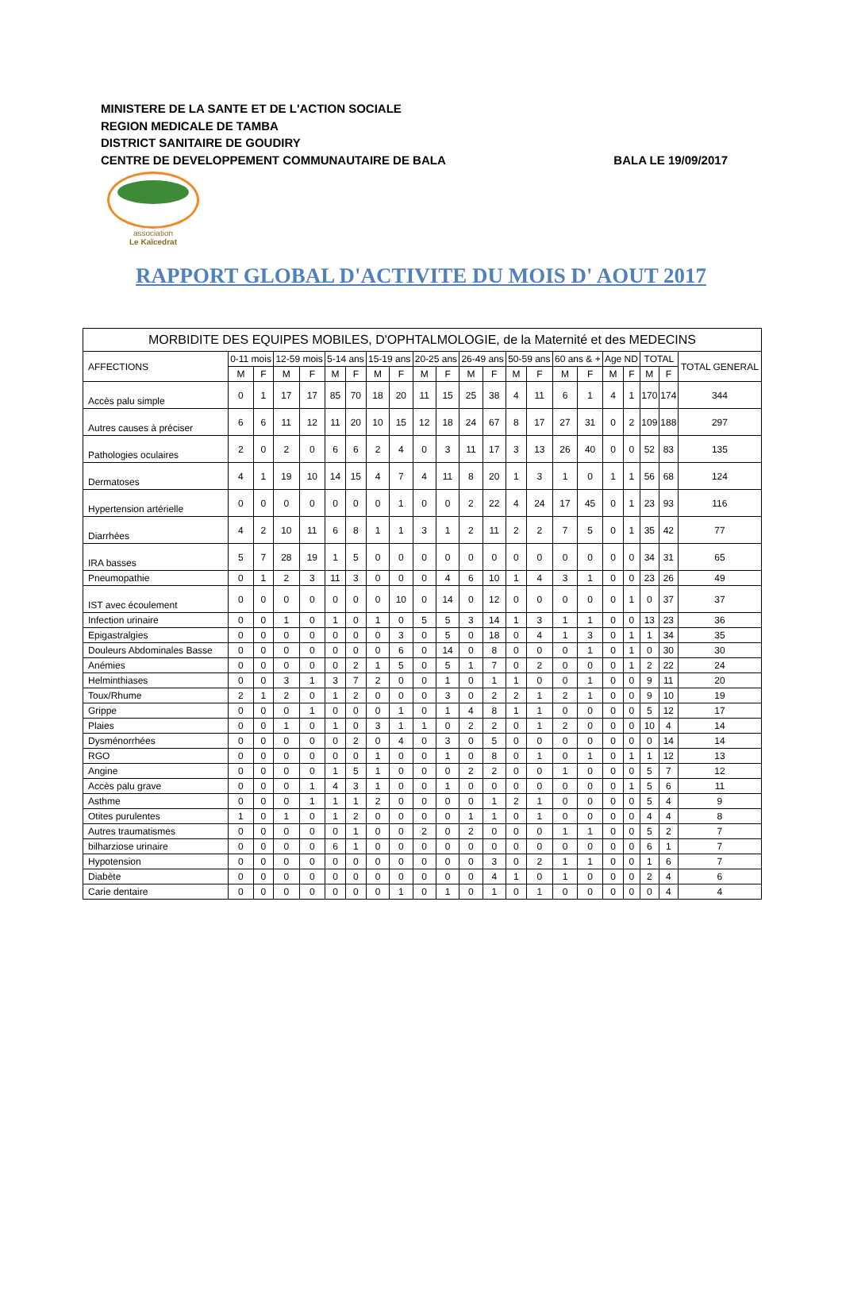MINISTERE DE LA SANTE ET DE L'ACTION SOCIALE
REGION MEDICALE DE TAMBA
DISTRICT SANITAIRE DE GOUDIRY
CENTRE DE DEVELOPPEMENT COMMUNAUTAIRE DE BALA
BALA LE 19/09/2017
association
Le Kaïcedrat
RAPPORT GLOBAL D'ACTIVITE DU MOIS D' AOUT 2017
| MORBIDITE DES EQUIPES MOBILES, D'OPHTALMOLOGIE, de la Maternité et des MEDECINS | | | | | | | | | | | | | | | | | | | | | |
| --- | --- | --- | --- | --- | --- | --- | --- | --- | --- | --- | --- | --- | --- | --- | --- | --- | --- | --- | --- | --- | --- |
| AFFECTIONS | 0-11 mois | | 12-59 mois | | 5-14 ans | | 15-19 ans | | 20-25 ans | | 26-49 ans | | 50-59 ans | | 60 ans & + | | Age ND | | TOTAL | | TOTAL GENERAL |
| | M | F | M | F | M | F | M | F | M | F | M | F | M | F | M | F | M | F | M | F | |
| Accès palu simple | 0 | 1 | 17 | 17 | 85 | 70 | 18 | 20 | 11 | 15 | 25 | 38 | 4 | 11 | 6 | 1 | 4 | 1 | 170 | 174 | 344 |
| Autres causes à préciser | 6 | 6 | 11 | 12 | 11 | 20 | 10 | 15 | 12 | 18 | 24 | 67 | 8 | 17 | 27 | 31 | 0 | 2 | 109 | 188 | 297 |
| Pathologies oculaires | 2 | 0 | 2 | 0 | 6 | 6 | 2 | 4 | 0 | 3 | 11 | 17 | 3 | 13 | 26 | 40 | 0 | 0 | 52 | 83 | 135 |
| Dermatoses | 4 | 1 | 19 | 10 | 14 | 15 | 4 | 7 | 4 | 11 | 8 | 20 | 1 | 3 | 1 | 0 | 1 | 1 | 56 | 68 | 124 |
| Hypertension artérielle | 0 | 0 | 0 | 0 | 0 | 0 | 0 | 1 | 0 | 0 | 2 | 22 | 4 | 24 | 17 | 45 | 0 | 1 | 23 | 93 | 116 |
| Diarrhées | 4 | 2 | 10 | 11 | 6 | 8 | 1 | 1 | 3 | 1 | 2 | 11 | 2 | 2 | 7 | 5 | 0 | 1 | 35 | 42 | 77 |
| IRA basses | 5 | 7 | 28 | 19 | 1 | 5 | 0 | 0 | 0 | 0 | 0 | 0 | 0 | 0 | 0 | 0 | 0 | 0 | 34 | 31 | 65 |
| Pneumopathie | 0 | 1 | 2 | 3 | 11 | 3 | 0 | 0 | 0 | 4 | 6 | 10 | 1 | 4 | 3 | 1 | 0 | 0 | 23 | 26 | 49 |
| IST avec écoulement | 0 | 0 | 0 | 0 | 0 | 0 | 0 | 10 | 0 | 14 | 0 | 12 | 0 | 0 | 0 | 0 | 0 | 1 | 0 | 37 | 37 |
| Infection urinaire | 0 | 0 | 1 | 0 | 1 | 0 | 1 | 0 | 5 | 5 | 3 | 14 | 1 | 3 | 1 | 1 | 0 | 0 | 13 | 23 | 36 |
| Epigastralgies | 0 | 0 | 0 | 0 | 0 | 0 | 0 | 3 | 0 | 5 | 0 | 18 | 0 | 4 | 1 | 3 | 0 | 1 | 1 | 34 | 35 |
| Douleurs Abdominales Basse | 0 | 0 | 0 | 0 | 0 | 0 | 0 | 6 | 0 | 14 | 0 | 8 | 0 | 0 | 0 | 1 | 0 | 1 | 0 | 30 | 30 |
| Anémies | 0 | 0 | 0 | 0 | 0 | 2 | 1 | 5 | 0 | 5 | 1 | 7 | 0 | 2 | 0 | 0 | 0 | 1 | 2 | 22 | 24 |
| Helminthiases | 0 | 0 | 3 | 1 | 3 | 7 | 2 | 0 | 0 | 1 | 0 | 1 | 1 | 0 | 0 | 1 | 0 | 0 | 9 | 11 | 20 |
| Toux/Rhume | 2 | 1 | 2 | 0 | 1 | 2 | 0 | 0 | 0 | 3 | 0 | 2 | 2 | 1 | 2 | 1 | 0 | 0 | 9 | 10 | 19 |
| Grippe | 0 | 0 | 0 | 1 | 0 | 0 | 0 | 1 | 0 | 1 | 4 | 8 | 1 | 1 | 0 | 0 | 0 | 0 | 5 | 12 | 17 |
| Plaies | 0 | 0 | 1 | 0 | 1 | 0 | 3 | 1 | 1 | 0 | 2 | 2 | 0 | 1 | 2 | 0 | 0 | 0 | 10 | 4 | 14 |
| Dysménorrhées | 0 | 0 | 0 | 0 | 0 | 2 | 0 | 4 | 0 | 3 | 0 | 5 | 0 | 0 | 0 | 0 | 0 | 0 | 0 | 14 | 14 |
| RGO | 0 | 0 | 0 | 0 | 0 | 0 | 1 | 0 | 0 | 1 | 0 | 8 | 0 | 1 | 0 | 1 | 0 | 1 | 1 | 12 | 13 |
| Angine | 0 | 0 | 0 | 0 | 1 | 5 | 1 | 0 | 0 | 0 | 2 | 2 | 0 | 0 | 1 | 0 | 0 | 0 | 5 | 7 | 12 |
| Accès palu grave | 0 | 0 | 0 | 1 | 4 | 3 | 1 | 0 | 0 | 1 | 0 | 0 | 0 | 0 | 0 | 0 | 0 | 1 | 5 | 6 | 11 |
| Asthme | 0 | 0 | 0 | 1 | 1 | 1 | 2 | 0 | 0 | 0 | 0 | 1 | 2 | 1 | 0 | 0 | 0 | 0 | 5 | 4 | 9 |
| Otites purulentes | 1 | 0 | 1 | 0 | 1 | 2 | 0 | 0 | 0 | 0 | 1 | 1 | 0 | 1 | 0 | 0 | 0 | 0 | 4 | 4 | 8 |
| Autres traumatismes | 0 | 0 | 0 | 0 | 0 | 1 | 0 | 0 | 2 | 0 | 2 | 0 | 0 | 0 | 1 | 1 | 0 | 0 | 5 | 2 | 7 |
| bilharziose urinaire | 0 | 0 | 0 | 0 | 6 | 1 | 0 | 0 | 0 | 0 | 0 | 0 | 0 | 0 | 0 | 0 | 0 | 0 | 6 | 1 | 7 |
| Hypotension | 0 | 0 | 0 | 0 | 0 | 0 | 0 | 0 | 0 | 0 | 0 | 3 | 0 | 2 | 1 | 1 | 0 | 0 | 1 | 6 | 7 |
| Diabète | 0 | 0 | 0 | 0 | 0 | 0 | 0 | 0 | 0 | 0 | 0 | 4 | 1 | 0 | 1 | 0 | 0 | 0 | 2 | 4 | 6 |
| Carie dentaire | 0 | 0 | 0 | 0 | 0 | 0 | 0 | 1 | 0 | 1 | 0 | 1 | 0 | 1 | 0 | 0 | 0 | 0 | 0 | 4 | 4 |